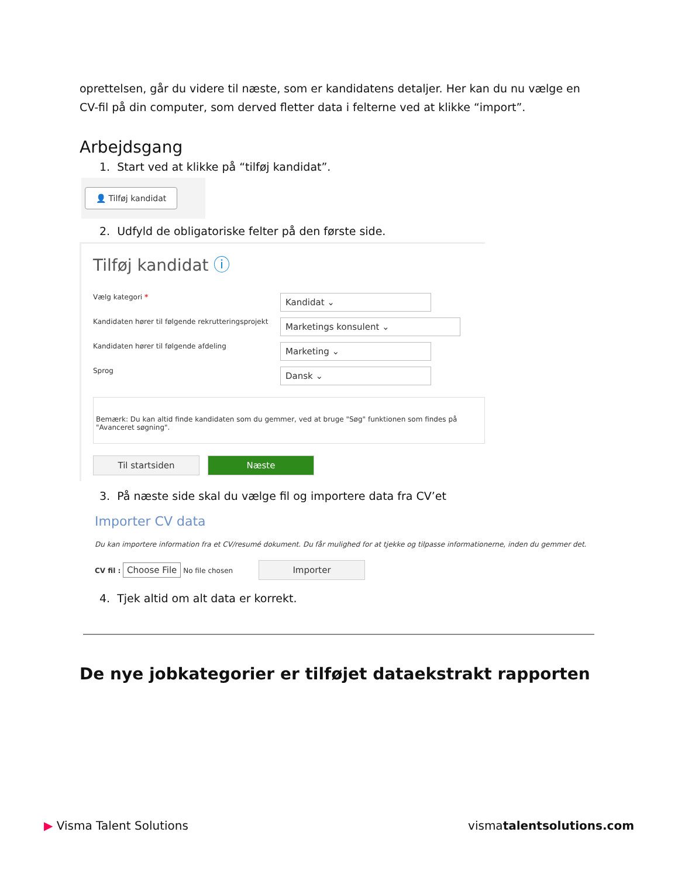oprettelsen, går du videre til næste, som er kandidatens detaljer. Her kan du nu vælge en CV-fil på din computer, som derved fletter data i felterne ved at klikke “import”.
Arbejdsgang
1. Start ved at klikke på “tilføj kandidat”.
👤 Tilføj kandidat
2. Udfyld de obligatoriske felter på den første side.
Tilføj kandidat ⓘ
Vælg kategori *
Kandidat ⌄
Kandidaten hører til følgende rekrutteringsprojekt
Marketings konsulent ⌄
Kandidaten hører til følgende afdeling
Marketing ⌄
Sprog
Dansk ⌄
Bemærk: Du kan altid finde kandidaten som du gemmer, ved at bruge "Søg" funktionen som findes på "Avanceret søgning".
Til startsiden Næste
3. På næste side skal du vælge fil og importere data fra CV’et
Importer CV data
Du kan importere information fra et CV/resumé dokument. Du får mulighed for at tjekke og tilpasse informationerne, inden du gemmer det.
CV fil : Choose File No file chosen Importer
4. Tjek altid om alt data er korrekt.
De nye jobkategorier er tilføjet dataekstrakt rapporten
▶ Visma Talent Solutions vismatalentsolutions.com